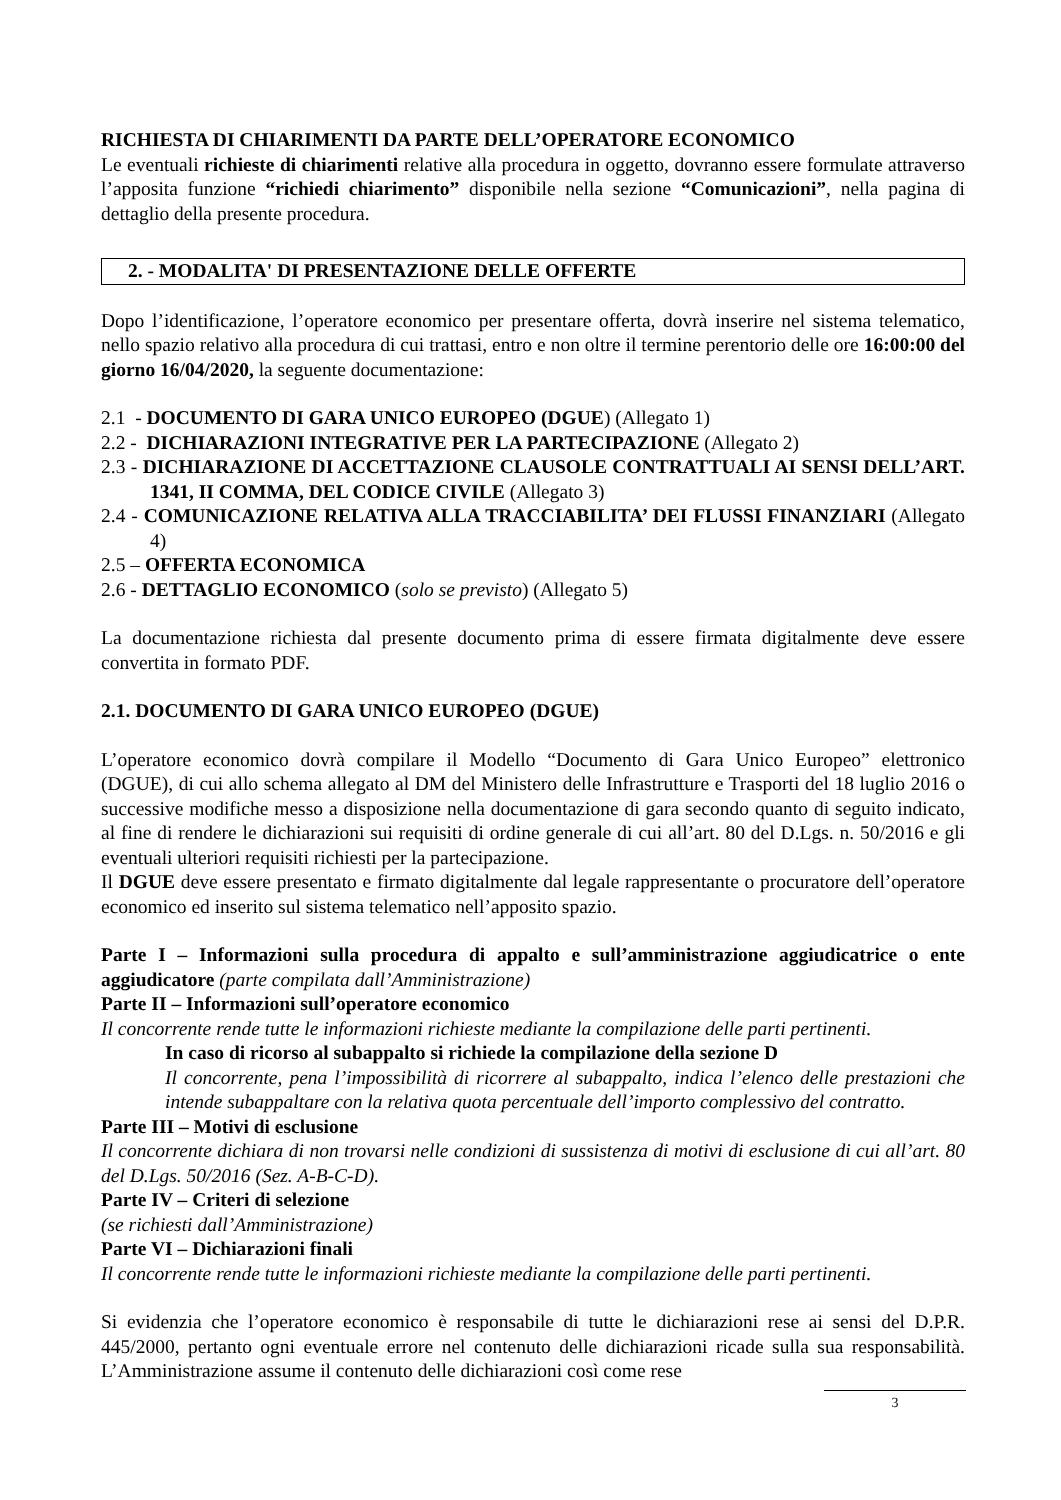RICHIESTA DI CHIARIMENTI DA PARTE DELL’OPERATORE ECONOMICO
Le eventuali richieste di chiarimenti relative alla procedura in oggetto, dovranno essere formulate attraverso l’apposita funzione “richiedi chiarimento” disponibile nella sezione “Comunicazioni”, nella pagina di dettaglio della presente procedura.
2. - MODALITA' DI PRESENTAZIONE DELLE OFFERTE
Dopo l’identificazione, l’operatore economico per presentare offerta, dovrà inserire nel sistema telematico, nello spazio relativo alla procedura di cui trattasi, entro e non oltre il termine perentorio delle ore 16:00:00 del giorno 16/04/2020, la seguente documentazione:
2.1 - DOCUMENTO DI GARA UNICO EUROPEO (DGUE) (Allegato 1)
2.2 - DICHIARAZIONI INTEGRATIVE PER LA PARTECIPAZIONE (Allegato 2)
2.3 - DICHIARAZIONE DI ACCETTAZIONE CLAUSOLE CONTRATTUALI AI SENSI DELL’ART. 1341, II COMMA, DEL CODICE CIVILE (Allegato 3)
2.4 - COMUNICAZIONE RELATIVA ALLA TRACCIABILITA’ DEI FLUSSI FINANZIARI (Allegato 4)
2.5 – OFFERTA ECONOMICA
2.6 - DETTAGLIO ECONOMICO (solo se previsto) (Allegato 5)
La documentazione richiesta dal presente documento prima di essere firmata digitalmente deve essere convertita in formato PDF.
2.1. DOCUMENTO DI GARA UNICO EUROPEO (DGUE)
L’operatore economico dovrà compilare il Modello “Documento di Gara Unico Europeo” elettronico (DGUE), di cui allo schema allegato al DM del Ministero delle Infrastrutture e Trasporti del 18 luglio 2016 o successive modifiche messo a disposizione nella documentazione di gara secondo quanto di seguito indicato, al fine di rendere le dichiarazioni sui requisiti di ordine generale di cui all’art. 80 del D.Lgs. n. 50/2016 e gli eventuali ulteriori requisiti richiesti per la partecipazione.
Il DGUE deve essere presentato e firmato digitalmente dal legale rappresentante o procuratore dell’operatore economico ed inserito sul sistema telematico nell’apposito spazio.
Parte I – Informazioni sulla procedura di appalto e sull’amministrazione aggiudicatrice o ente aggiudicatore (parte compilata dall’Amministrazione)
Parte II – Informazioni sull’operatore economico
Il concorrente rende tutte le informazioni richieste mediante la compilazione delle parti pertinenti.
In caso di ricorso al subappalto si richiede la compilazione della sezione D
Il concorrente, pena l’impossibilità di ricorrere al subappalto, indica l’elenco delle prestazioni che intende subappaltare con la relativa quota percentuale dell’importo complessivo del contratto.
Parte III – Motivi di esclusione
Il concorrente dichiara di non trovarsi nelle condizioni di sussistenza di motivi di esclusione di cui all’art. 80 del D.Lgs. 50/2016 (Sez. A-B-C-D).
Parte IV – Criteri di selezione
(se richiesti dall’Amministrazione)
Parte VI – Dichiarazioni finali
Il concorrente rende tutte le informazioni richieste mediante la compilazione delle parti pertinenti.
Si evidenzia che l’operatore economico è responsabile di tutte le dichiarazioni rese ai sensi del D.P.R. 445/2000, pertanto ogni eventuale errore nel contenuto delle dichiarazioni ricade sulla sua responsabilità. L’Amministrazione assume il contenuto delle dichiarazioni così come rese
3